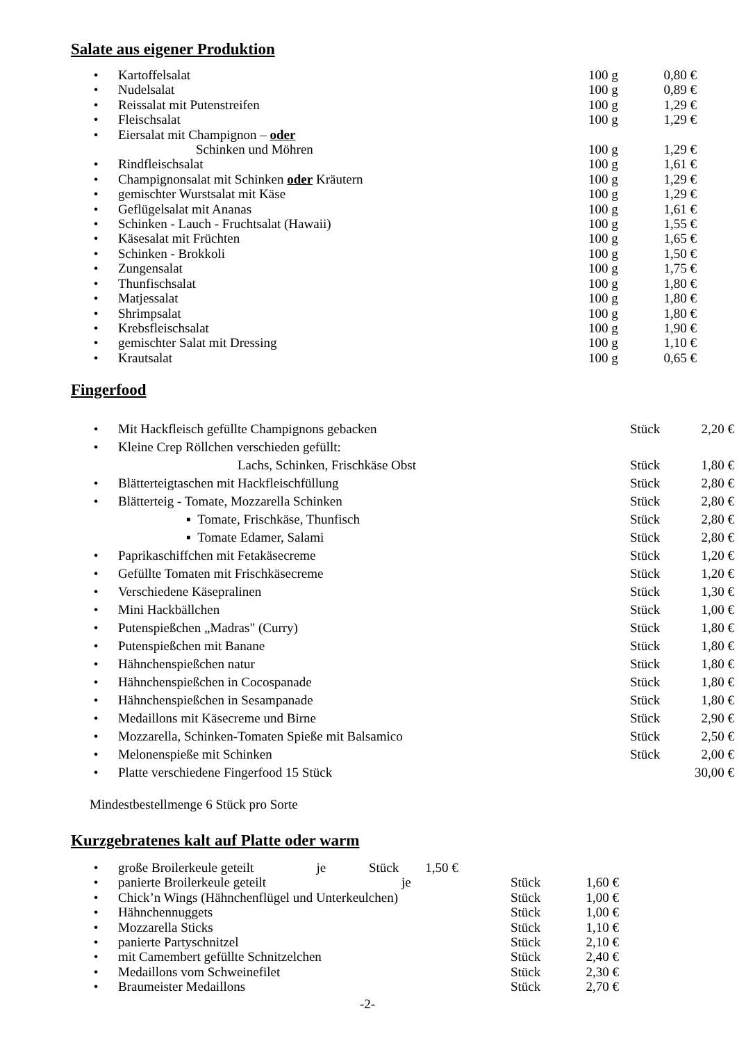Salate aus eigener Produktion
| • | Kartoffelsalat | 100 g | 0,80 € |
| • | Nudelsalat | 100 g | 0,89 € |
| • | Reissalat mit Putenstreifen | 100 g | 1,29 € |
| • | Fleischsalat | 100 g | 1,29 € |
| • | Eiersalat mit Champignon – oder | | |
| | Schinken und Möhren | 100 g | 1,29 € |
| • | Rindfleischsalat | 100 g | 1,61 € |
| • | Champignonsalat mit Schinken oder Kräutern | 100 g | 1,29 € |
| • | gemischter Wurstsalat mit Käse | 100 g | 1,29 € |
| • | Geflügelsalat mit Ananas | 100 g | 1,61 € |
| • | Schinken - Lauch - Fruchtsalat (Hawaii) | 100 g | 1,55 € |
| • | Käsesalat mit Früchten | 100 g | 1,65 € |
| • | Schinken - Brokkoli | 100 g | 1,50 € |
| • | Zungensalat | 100 g | 1,75 € |
| • | Thunfischsalat | 100 g | 1,80 € |
| • | Matjessalat | 100 g | 1,80 € |
| • | Shrimpsalat | 100 g | 1,80 € |
| • | Krebsfleischsalat | 100 g | 1,90 € |
| • | gemischter Salat mit Dressing | 100 g | 1,10 € |
| • | Krautsalat | 100 g | 0,65 € |
Fingerfood
| • | Mit Hackfleisch gefüllte Champignons gebacken | Stück | 2,20 € |
| • | Kleine Crep Röllchen verschieden gefüllt: | | |
| | Lachs, Schinken, Frischkäse Obst | Stück | 1,80 € |
| • | Blätterteigtaschen mit Hackfleischfüllung | Stück | 2,80 € |
| • | Blätterteig - Tomate, Mozzarella Schinken | Stück | 2,80 € |
| | ▪ Tomate, Frischkäse, Thunfisch | Stück | 2,80 € |
| | ▪ Tomate Edamer, Salami | Stück | 2,80 € |
| • | Paprikaschiffchen mit Fetakäsecreme | Stück | 1,20 € |
| • | Gefüllte Tomaten mit Frischkäsecreme | Stück | 1,20 € |
| • | Verschiedene Käsepralinen | Stück | 1,30 € |
| • | Mini Hackbällchen | Stück | 1,00 € |
| • | Putenspießchen „Madras" (Curry) | Stück | 1,80 € |
| • | Putenspießchen mit Banane | Stück | 1,80 € |
| • | Hähnchenspießchen natur | Stück | 1,80 € |
| • | Hähnchenspießchen in Cocospanade | Stück | 1,80 € |
| • | Hähnchenspießchen in Sesampanade | Stück | 1,80 € |
| • | Medaillons mit Käsecreme und Birne | Stück | 2,90 € |
| • | Mozzarella, Schinken-Tomaten Spieße mit Balsamico | Stück | 2,50 € |
| • | Melonenspieße mit Schinken | Stück | 2,00 € |
| • | Platte verschiedene Fingerfood 15 Stück | | 30,00 € |
Mindestbestellmenge 6 Stück pro Sorte
Kurzgebratenes kalt auf Platte oder warm
| • | große Broilerkeule geteilt je Stück 1,50 € | | |
| • | panierte Broilerkeule geteilt je | Stück | 1,60 € |
| • | Chick’n Wings (Hähnchenflügel und Unterkeulchen) | Stück | 1,00 € |
| • | Hähnchennuggets | Stück | 1,00 € |
| • | Mozzarella Sticks | Stück | 1,10 € |
| • | panierte Partyschnitzel | Stück | 2,10 € |
| • | mit Camembert gefüllte Schnitzelchen | Stück | 2,40 € |
| • | Medaillons vom Schweinefilet | Stück | 2,30 € |
| • | Braumeister Medaillons | Stück | 2,70 € |
-2-